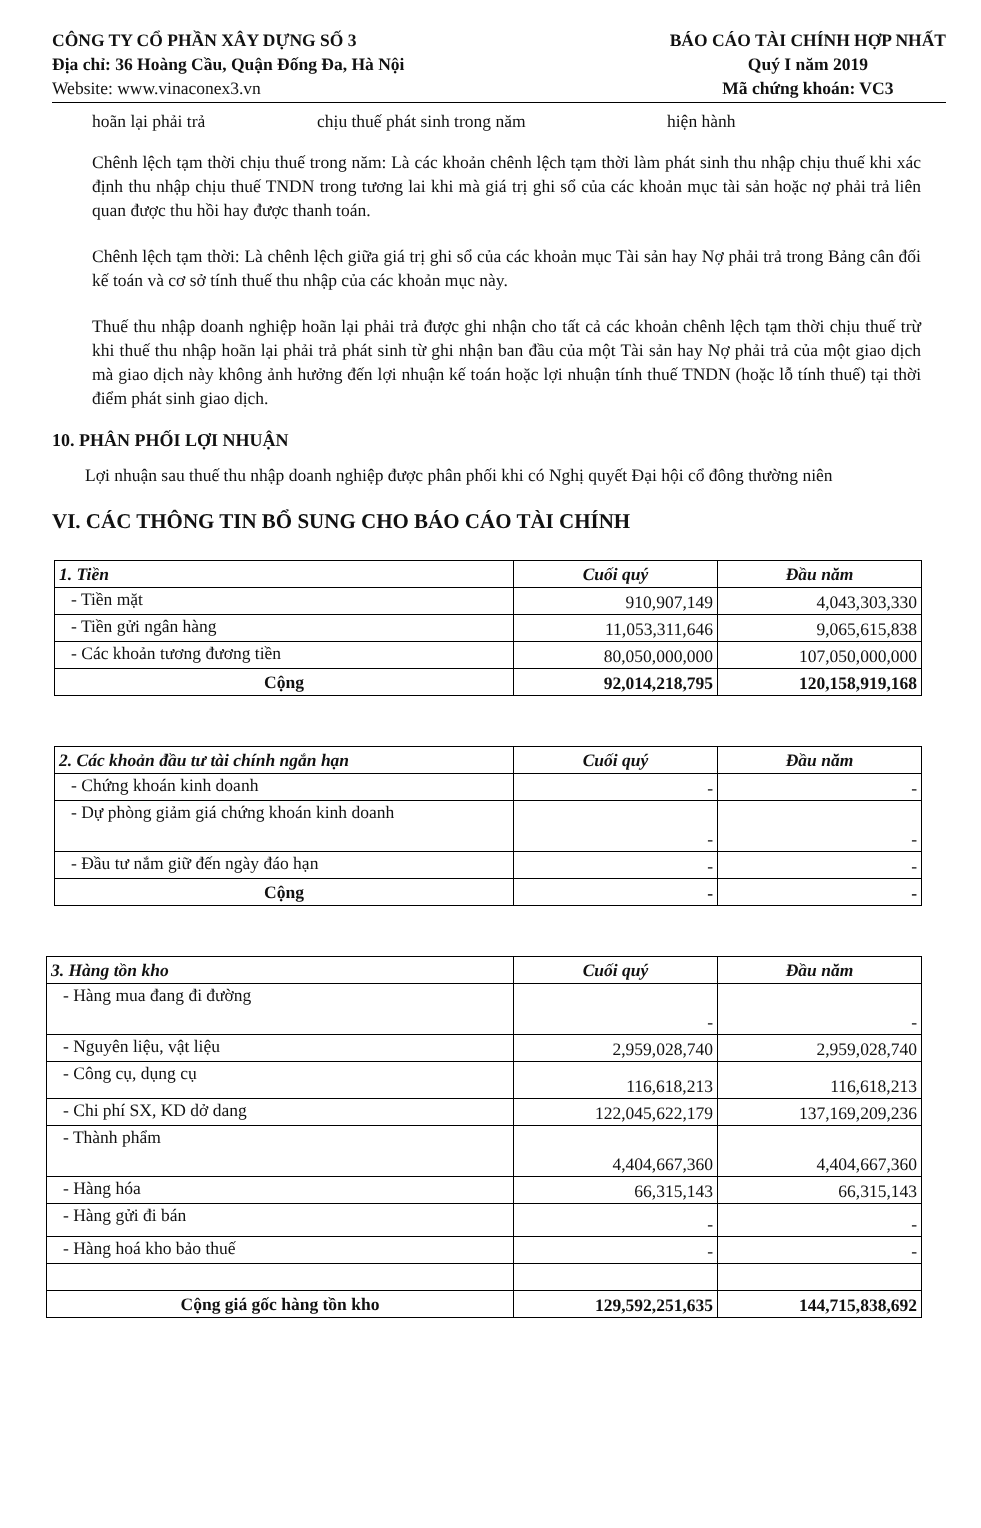CÔNG TY CỔ PHẦN XÂY DỰNG SỐ 3
Địa chỉ: 36 Hoàng Cầu, Quận Đống Đa, Hà Nội
Website: www.vinaconex3.vn
BÁO CÁO TÀI CHÍNH HỢP NHẤT
Quý I năm 2019
Mã chứng khoán: VC3
hoãn lại phải trả chịu thuế phát sinh trong năm hiện hành
Chênh lệch tạm thời chịu thuế trong năm: Là các khoản chênh lệch tạm thời làm phát sinh thu nhập chịu thuế khi xác định thu nhập chịu thuế TNDN trong tương lai khi mà giá trị ghi sổ của các khoản mục tài sản hoặc nợ phải trả liên quan được thu hồi hay được thanh toán.
Chênh lệch tạm thời: Là chênh lệch giữa giá trị ghi sổ của các khoản mục Tài sản hay Nợ phải trả trong Bảng cân đối kế toán và cơ sở tính thuế thu nhập của các khoản mục này.
Thuế thu nhập doanh nghiệp hoãn lại phải trả được ghi nhận cho tất cả các khoản chênh lệch tạm thời chịu thuế trừ khi thuế thu nhập hoãn lại phải trả phát sinh từ ghi nhận ban đầu của một Tài sản hay Nợ phải trả của một giao dịch mà giao dịch này không ảnh hưởng đến lợi nhuận kế toán hoặc lợi nhuận tính thuế TNDN (hoặc lỗ tính thuế) tại thời điểm phát sinh giao dịch.
10. PHÂN PHỐI LỢI NHUẬN
Lợi nhuận sau thuế thu nhập doanh nghiệp được phân phối khi có Nghị quyết Đại hội cổ đông thường niên
VI. CÁC THÔNG TIN BỔ SUNG CHO BÁO CÁO TÀI CHÍNH
| 1. Tiền | Cuối quý | Đầu năm |
| --- | --- | --- |
| - Tiền mặt | 910,907,149 | 4,043,303,330 |
| - Tiền gửi ngân hàng | 11,053,311,646 | 9,065,615,838 |
| - Các khoản tương đương tiền | 80,050,000,000 | 107,050,000,000 |
| Cộng | 92,014,218,795 | 120,158,919,168 |
| 2. Các khoản đầu tư tài chính ngắn hạn | Cuối quý | Đầu năm |
| --- | --- | --- |
| - Chứng khoán kinh doanh | - | - |
| - Dự phòng giảm giá chứng khoán kinh doanh | - | - |
| - Đầu tư nắm giữ đến ngày đáo hạn | - | - |
| Cộng | - | - |
| 3. Hàng tồn kho | Cuối quý | Đầu năm |
| --- | --- | --- |
| - Hàng mua đang đi đường | - | - |
| - Nguyên liệu, vật liệu | 2,959,028,740 | 2,959,028,740 |
| - Công cụ, dụng cụ | 116,618,213 | 116,618,213 |
| - Chi phí SX, KD dở dang | 122,045,622,179 | 137,169,209,236 |
| - Thành phẩm | 4,404,667,360 | 4,404,667,360 |
| - Hàng hóa | 66,315,143 | 66,315,143 |
| - Hàng gửi đi bán | - | - |
| - Hàng hoá kho bảo thuế | - | - |
| Cộng giá gốc hàng tồn kho | 129,592,251,635 | 144,715,838,692 |